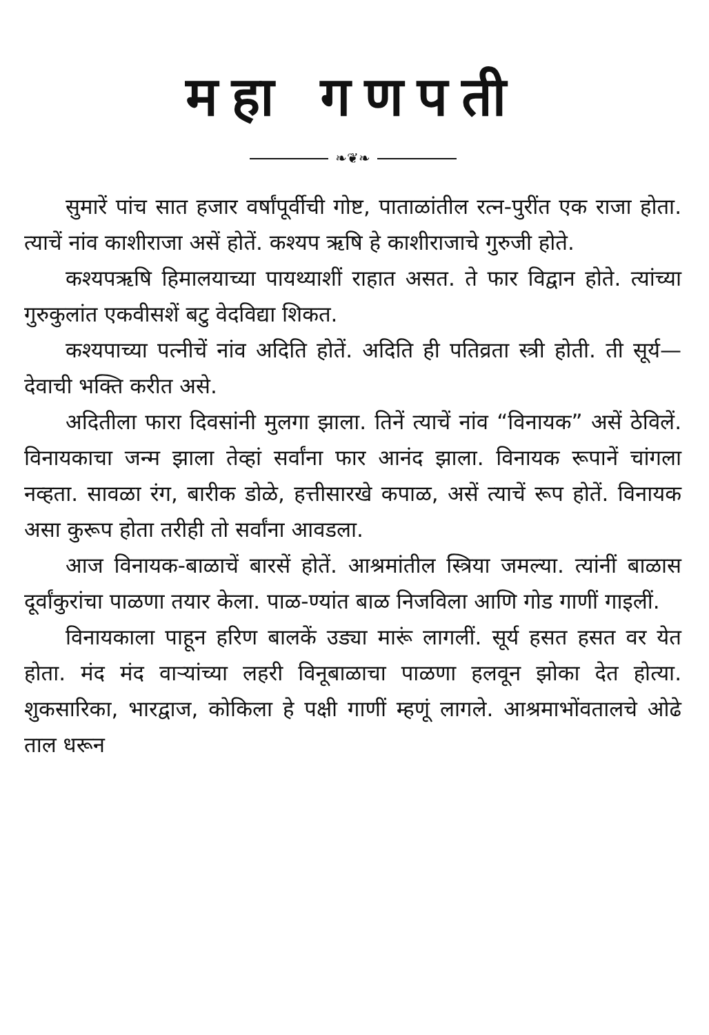महा गणपती
❧❦❧
सुमारें पांच सात हजार वर्षांपूर्वीची गोष्ट, पाताळांतील रत्न-पुरींत एक राजा होता. त्याचें नांव काशीराजा असें होतें. कश्यप ऋषि हे काशीराजाचे गुरुजी होते.
कश्यपऋषि हिमालयाच्या पायथ्याशीं राहात असत. ते फार विद्वान होते. त्यांच्या गुरुकुलांत एकवीसशें बटु वेदविद्या शिकत.
कश्यपाच्या पत्नीचें नांव अदिति होतें. अदिति ही पतिव्रता स्त्री होती. ती सूर्य—देवाची भक्ति करीत असे.
अदितीला फारा दिवसांनी मुलगा झाला. तिनें त्याचें नांव “विनायक” असें ठेविलें. विनायकाचा जन्म झाला तेव्हां सर्वांना फार आनंद झाला. विनायक रूपानें चांगला नव्हता. सावळा रंग, बारीक डोळे, हत्तीसारखे कपाळ, असें त्याचें रूप होतें. विनायक असा कुरूप होता तरीही तो सर्वांना आवडला.
आज विनायक-बाळाचें बारसें होतें. आश्रमांतील स्त्रिया जमल्या. त्यांनीं बाळास दूर्वांकुरांचा पाळणा तयार केला. पाळ-ण्यांत बाळ निजविला आणि गोड गाणीं गाइलीं.
विनायकाला पाहून हरिण बालकें उड्या मारूं लागलीं. सूर्य हसत हसत वर येत होता. मंद मंद वाऱ्यांच्या लहरी विनूबाळाचा पाळणा हलवून झोका देत होत्या. शुकसारिका, भारद्वाज, कोकिला हे पक्षी गाणीं म्हणूं लागले. आश्रमाभोंवतालचे ओढे ताल धरून